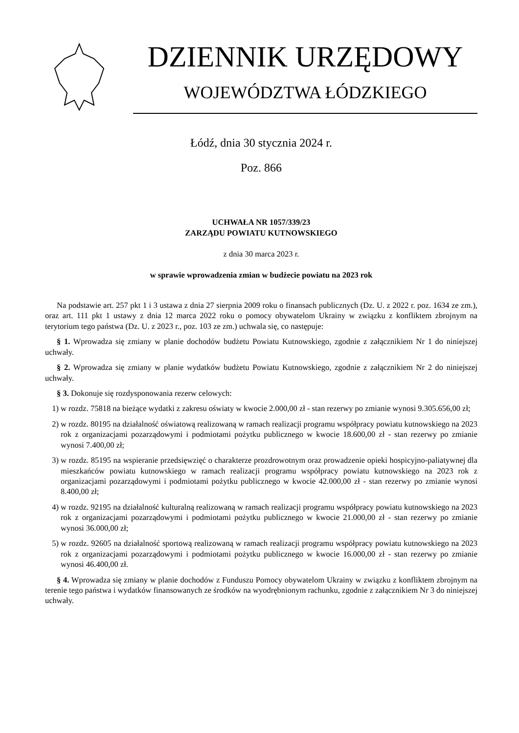DZIENNIK URZĘDOWY
WOJEWÓDZTWA ŁÓDZKIEGO
Łódź, dnia 30 stycznia 2024 r.
Poz. 866
UCHWAŁA NR 1057/339/23
ZARZĄDU POWIATU KUTNOWSKIEGO
z dnia 30 marca 2023 r.
w sprawie wprowadzenia zmian w budżecie powiatu na 2023 rok
Na podstawie art. 257 pkt 1 i 3 ustawa z dnia 27 sierpnia 2009 roku o finansach publicznych (Dz. U. z 2022 r. poz. 1634 ze zm.), oraz art. 111 pkt 1 ustawy z dnia 12 marca 2022 roku o pomocy obywatelom Ukrainy w związku z konfliktem zbrojnym na terytorium tego państwa (Dz. U. z 2023 r., poz. 103 ze zm.) uchwala się, co następuje:
§ 1. Wprowadza się zmiany w planie dochodów budżetu Powiatu Kutnowskiego, zgodnie z załącznikiem Nr 1 do niniejszej uchwały.
§ 2. Wprowadza się zmiany w planie wydatków budżetu Powiatu Kutnowskiego, zgodnie z załącznikiem Nr 2 do niniejszej uchwały.
§ 3. Dokonuje się rozdysponowania rezerw celowych:
1) w rozdz. 75818 na bieżące wydatki z zakresu oświaty w kwocie 2.000,00 zł - stan rezerwy po zmianie wynosi 9.305.656,00 zł;
2) w rozdz. 80195 na działalność oświatową realizowaną w ramach realizacji programu współpracy powiatu kutnowskiego na 2023 rok z organizacjami pozarządowymi i podmiotami pożytku publicznego w kwocie 18.600,00 zł - stan rezerwy po zmianie wynosi 7.400,00 zł;
3) w rozdz. 85195 na wspieranie przedsięwzięć o charakterze prozdrowotnym oraz prowadzenie opieki hospicyjno-paliatywnej dla mieszkańców powiatu kutnowskiego w ramach realizacji programu współpracy powiatu kutnowskiego na 2023 rok z organizacjami pozarządowymi i podmiotami pożytku publicznego w kwocie 42.000,00 zł - stan rezerwy po zmianie wynosi 8.400,00 zł;
4) w rozdz. 92195 na działalność kulturalną realizowaną w ramach realizacji programu współpracy powiatu kutnowskiego na 2023 rok z organizacjami pozarządowymi i podmiotami pożytku publicznego w kwocie 21.000,00 zł - stan rezerwy po zmianie wynosi 36.000,00 zł;
5) w rozdz. 92605 na działalność sportową realizowaną w ramach realizacji programu współpracy powiatu kutnowskiego na 2023 rok z organizacjami pozarządowymi i podmiotami pożytku publicznego w kwocie 16.000,00 zł - stan rezerwy po zmianie wynosi 46.400,00 zł.
§ 4. Wprowadza się zmiany w planie dochodów z Funduszu Pomocy obywatelom Ukrainy w związku z konfliktem zbrojnym na terenie tego państwa i wydatków finansowanych ze środków na wyodrębnionym rachunku, zgodnie z załącznikiem Nr 3 do niniejszej uchwały.